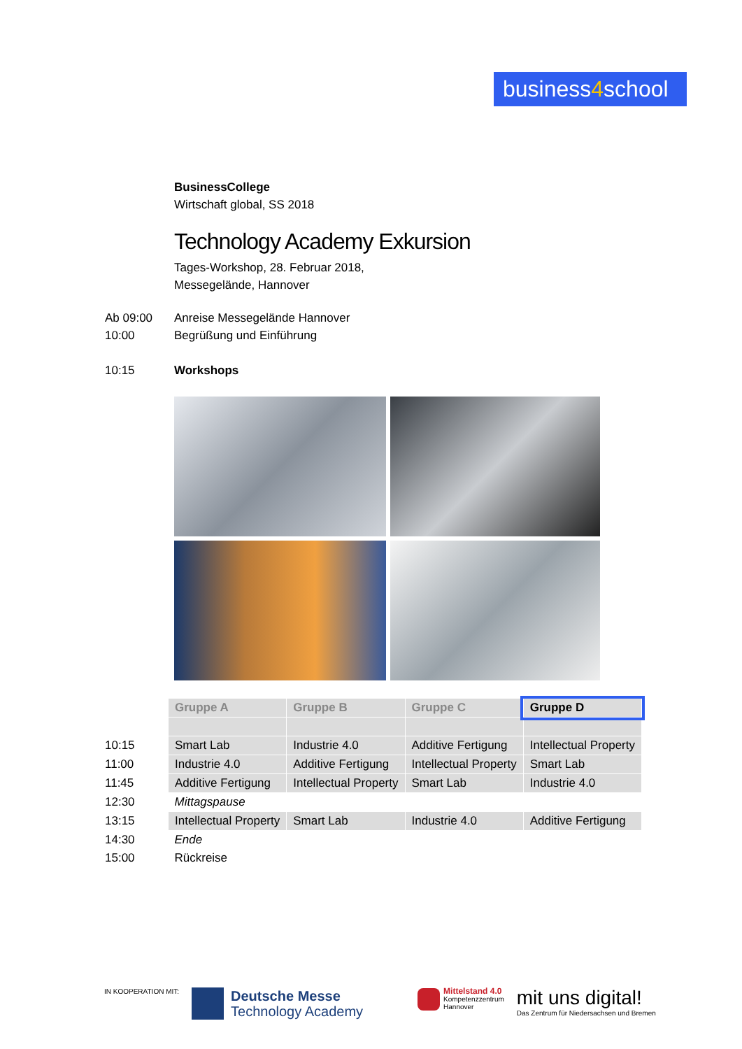business4school
BusinessCollege
Wirtschaft global, SS 2018
Technology Academy Exkursion
Tages-Workshop, 28. Februar 2018,
Messegelände, Hannover
Ab 09:00 Anreise Messegelände Hannover
10:00 Begrüßung und Einführung
10:15 Workshops
| | Gruppe A | Gruppe B | Gruppe C | Gruppe D |
| 10:15 | Smart Lab | Industrie 4.0 | Additive Fertigung | Intellectual Property |
| 11:00 | Industrie 4.0 | Additive Fertigung | Intellectual Property | Smart Lab |
| 11:45 | Additive Fertigung | Intellectual Property | Smart Lab | Industrie 4.0 |
| 12:30 | Mittagspause | | | |
| 13:15 | Intellectual Property | Smart Lab | Industrie 4.0 | Additive Fertigung |
| 14:30 | Ende | | | |
| 15:00 | Rückreise | | | |
IN KOOPERATION MIT: Deutsche Messe
Technology Academy Mittelstand 4.0
Kompetenzzentrum
Hannover mit uns digital!
Das Zentrum für Niedersachsen und Bremen